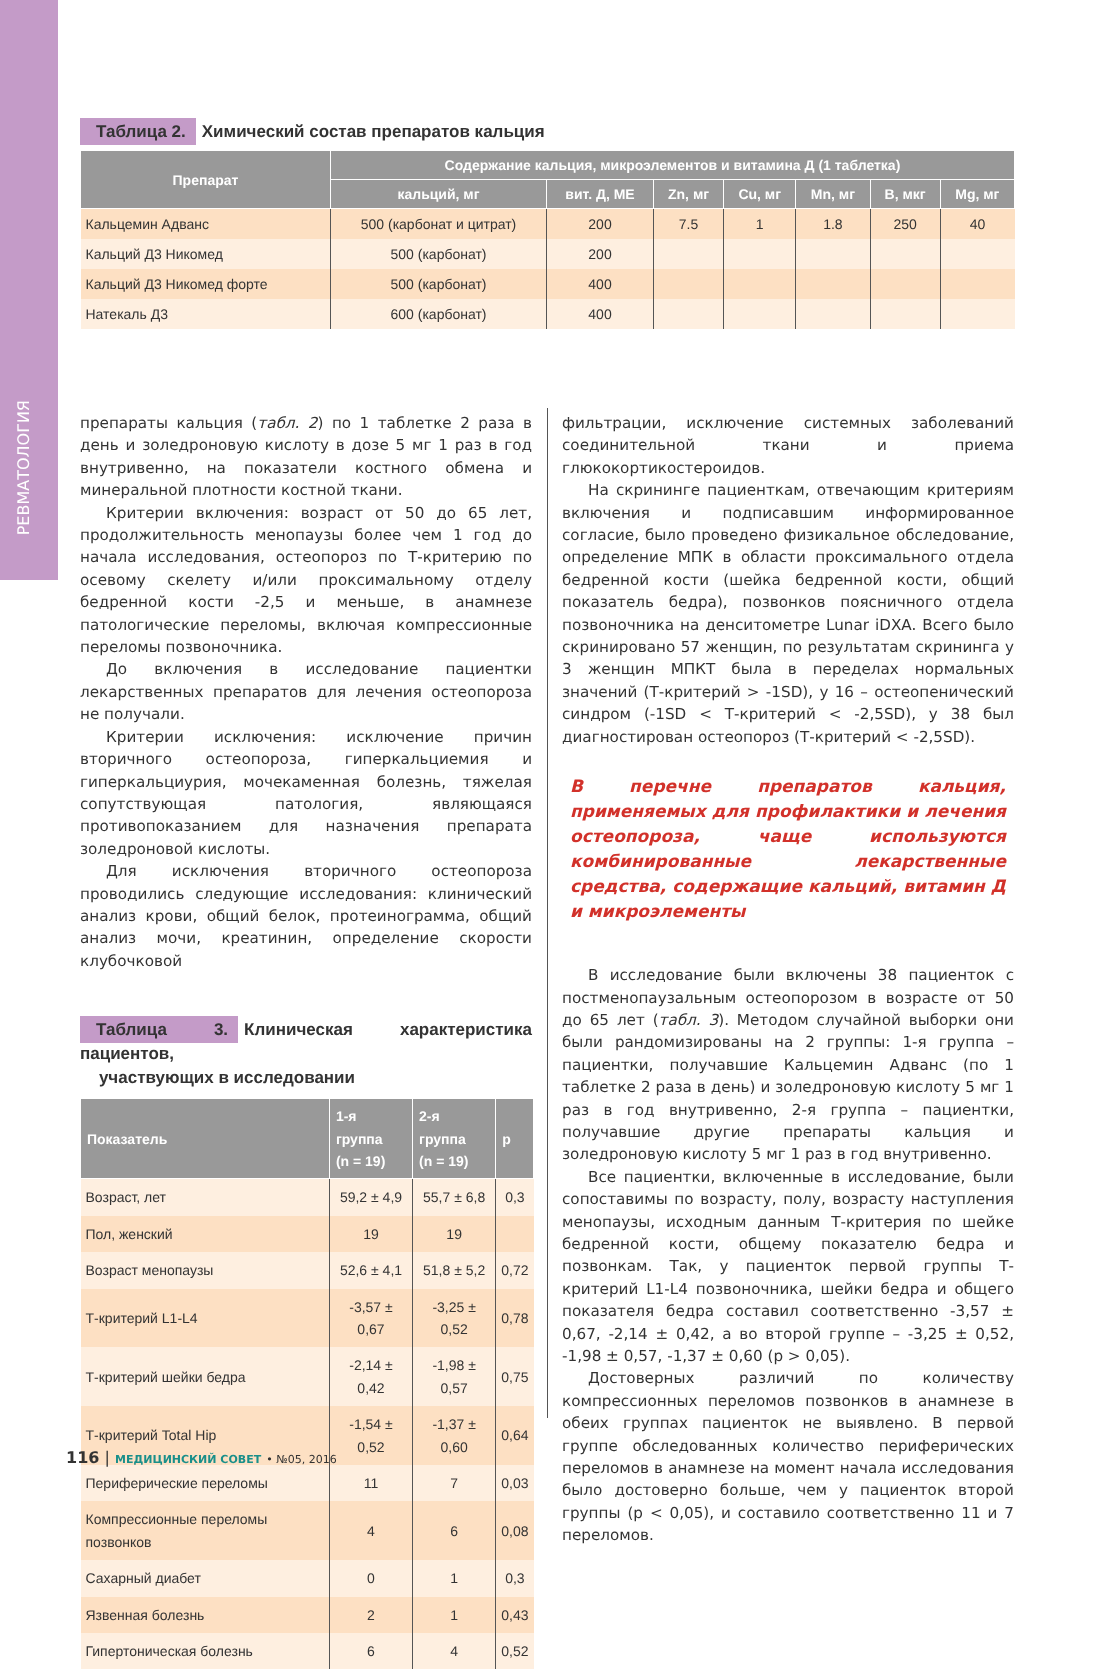РЕВМАТОЛОГИЯ
Таблица 2. Химический состав препаратов кальция
| Препарат | Содержание кальция, микроэлементов и витамина Д (1 таблетка) | | | | | | |
| --- | --- | --- | --- | --- | --- | --- | --- |
| | кальций, мг | вит. Д, МЕ | Zn, мг | Cu, мг | Mn, мг | B, мкг | Mg, мг |
| Кальцемин Адванс | 500 (карбонат и цитрат) | 200 | 7.5 | 1 | 1.8 | 250 | 40 |
| Кальций Д3 Никомед | 500 (карбонат) | 200 | | | | | |
| Кальций Д3 Никомед форте | 500 (карбонат) | 400 | | | | | |
| Натекаль Д3 | 600 (карбонат) | 400 | | | | | |
препараты кальция (табл. 2) по 1 таблетке 2 раза в день и золедроновую кислоту в дозе 5 мг 1 раз в год внутривенно, на показатели костного обмена и минеральной плотности костной ткани.
Критерии включения: возраст от 50 до 65 лет, продолжительность менопаузы более чем 1 год до начала исследования, остеопороз по Т-критерию по осевому скелету и/или проксимальному отделу бедренной кости -2,5 и меньше, в анамнезе патологические переломы, включая компрессионные переломы позвоночника.
До включения в исследование пациентки лекарственных препаратов для лечения остеопороза не получали.
Критерии исключения: исключение причин вторичного остеопороза, гиперкальциемия и гиперкальциурия, мочекаменная болезнь, тяжелая сопутствующая патология, являющаяся противопоказанием для назначения препарата золедроновой кислоты.
Для исключения вторичного остеопороза проводились следующие исследования: клинический анализ крови, общий белок, протеинограмма, общий анализ мочи, креатинин, определение скорости клубочковой
Таблица 3. Клиническая характеристика пациентов,
участвующих в исследовании
| Показатель | 1-я группа (n = 19) | 2-я группа (n = 19) | p |
| --- | --- | --- | --- |
| Возраст, лет | 59,2 ± 4,9 | 55,7 ± 6,8 | 0,3 |
| Пол, женский | 19 | 19 | |
| Возраст менопаузы | 52,6 ± 4,1 | 51,8 ± 5,2 | 0,72 |
| Т-критерий L1-L4 | -3,57 ± 0,67 | -3,25 ± 0,52 | 0,78 |
| Т-критерий шейки бедра | -2,14 ± 0,42 | -1,98 ± 0,57 | 0,75 |
| Т-критерий Total Hip | -1,54 ± 0,52 | -1,37 ± 0,60 | 0,64 |
| Периферические переломы | 11 | 7 | 0,03 |
| Компрессионные переломы позвонков | 4 | 6 | 0,08 |
| Сахарный диабет | 0 | 1 | 0,3 |
| Язвенная болезнь | 2 | 1 | 0,43 |
| Гипертоническая болезнь | 6 | 4 | 0,52 |
фильтрации, исключение системных заболеваний соединительной ткани и приема глюкокортикостероидов.
На скрининге пациенткам, отвечающим критериям включения и подписавшим информированное согласие, было проведено физикальное обследование, определение МПК в области проксимального отдела бедренной кости (шейка бедренной кости, общий показатель бедра), позвонков поясничного отдела позвоночника на денситометре Lunar iDXA. Всего было скринировано 57 женщин, по результатам скрининга у 3 женщин МПКТ была в переделах нормальных значений (Т-критерий > -1SD), у 16 – остеопенический синдром (-1SD < Т-критерий < -2,5SD), у 38 был диагностирован остеопороз (Т-критерий < -2,5SD).
В перечне препаратов кальция, применяемых для профилактики и лечения остеопороза, чаще используются комбинированные лекарственные средства, содержащие кальций, витамин Д и микроэлементы
В исследование были включены 38 пациенток с постменопаузальным остеопорозом в возрасте от 50 до 65 лет (табл. 3). Методом случайной выборки они были рандомизированы на 2 группы: 1-я группа – пациентки, получавшие Кальцемин Адванс (по 1 таблетке 2 раза в день) и золедроновую кислоту 5 мг 1 раз в год внутривенно, 2-я группа – пациентки, получавшие другие препараты кальция и золедроновую кислоту 5 мг 1 раз в год внутривенно.
Все пациентки, включенные в исследование, были сопоставимы по возрасту, полу, возрасту наступления менопаузы, исходным данным Т-критерия по шейке бедренной кости, общему показателю бедра и позвонкам. Так, у пациенток первой группы Т-критерий L1-L4 позвоночника, шейки бедра и общего показателя бедра составил соответственно -3,57 ± 0,67, -2,14 ± 0,42, а во второй группе – -3,25 ± 0,52, -1,98 ± 0,57, -1,37 ± 0,60 (p > 0,05).
Достоверных различий по количеству компрессионных переломов позвонков в анамнезе в обеих группах пациенток не выявлено. В первой группе обследованных количество периферических переломов в анамнезе на момент начала исследования было достоверно больше, чем у пациенток второй группы (p < 0,05), и составило соответственно 11 и 7 переломов.
116 | МЕДИЦИНСКИЙ СОВЕТ • №05, 2016